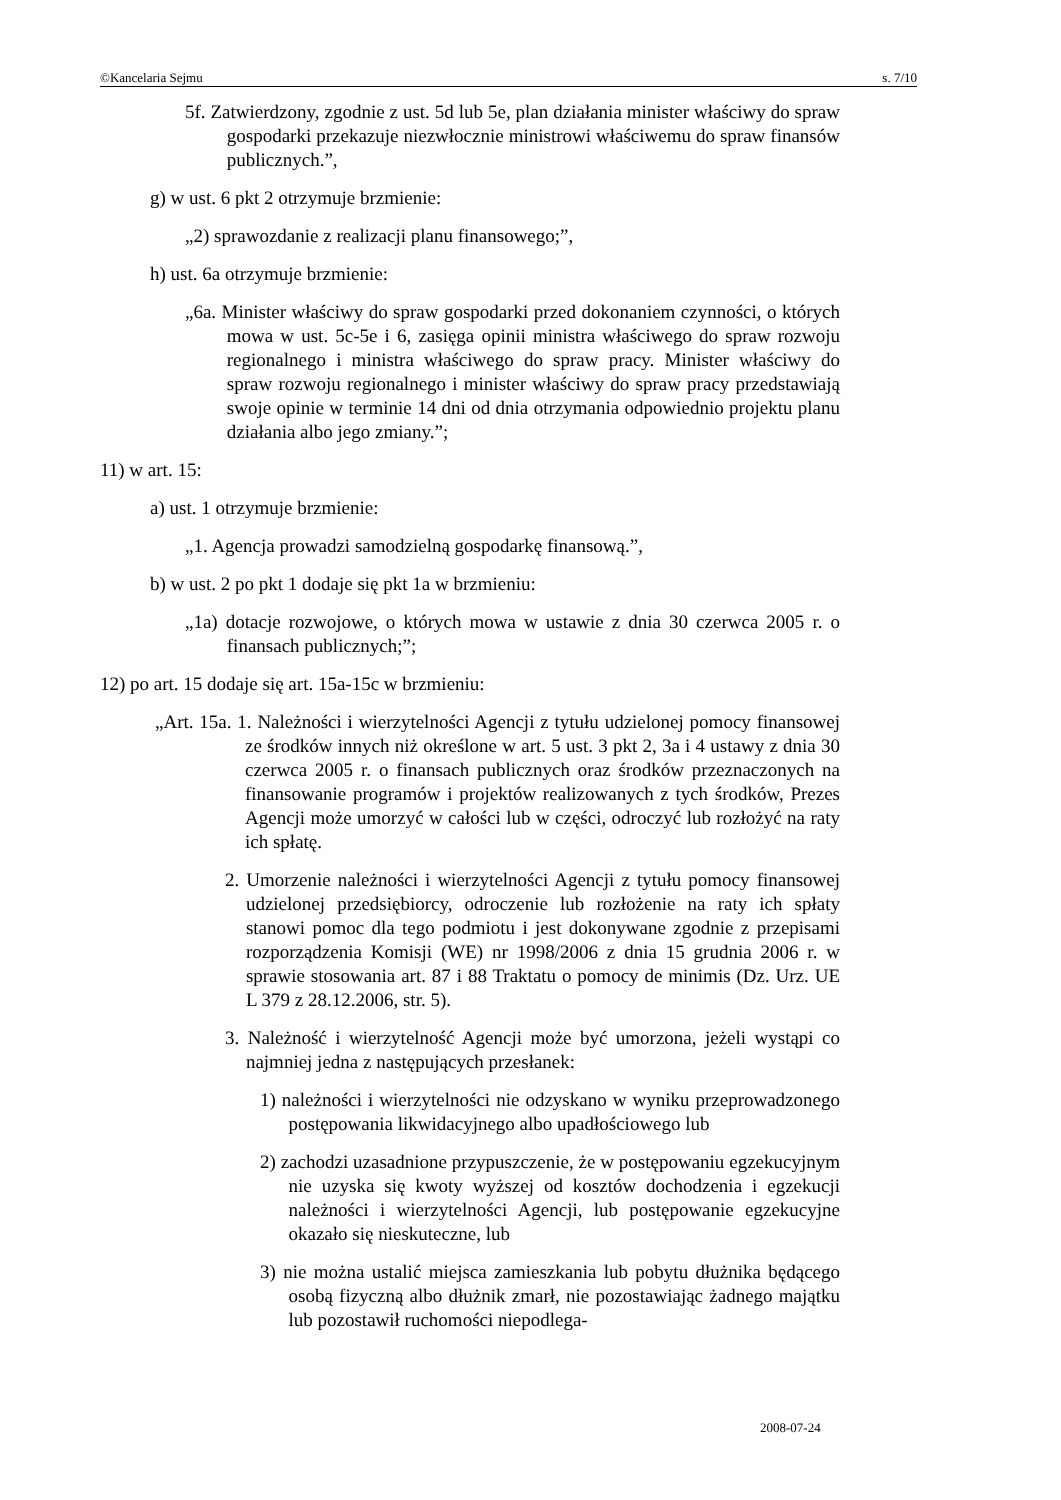©Kancelaria Sejmu s. 7/10
5f. Zatwierdzony, zgodnie z ust. 5d lub 5e, plan działania minister właściwy do spraw gospodarki przekazuje niezwłocznie ministrowi właściwemu do spraw finansów publicznych.”,
g) w ust. 6 pkt 2 otrzymuje brzmienie:
„2) sprawozdanie z realizacji planu finansowego;”,
h) ust. 6a otrzymuje brzmienie:
„6a. Minister właściwy do spraw gospodarki przed dokonaniem czynności, o których mowa w ust. 5c-5e i 6, zasięga opinii ministra właściwego do spraw rozwoju regionalnego i ministra właściwego do spraw pracy. Minister właściwy do spraw rozwoju regionalnego i minister właściwy do spraw pracy przedstawiają swoje opinie w terminie 14 dni od dnia otrzymania odpowiednio projektu planu działania albo jego zmiany.”;
11) w art. 15:
a) ust. 1 otrzymuje brzmienie:
„1. Agencja prowadzi samodzielną gospodarkę finansową.”,
b) w ust. 2 po pkt 1 dodaje się pkt 1a w brzmieniu:
„1a) dotacje rozwojowe, o których mowa w ustawie z dnia 30 czerwca 2005 r. o finansach publicznych;”;
12) po art. 15 dodaje się art. 15a-15c w brzmieniu:
„Art. 15a. 1. Należności i wierzytelności Agencji z tytułu udzielonej pomocy finansowej ze środków innych niż określone w art. 5 ust. 3 pkt 2, 3a i 4 ustawy z dnia 30 czerwca 2005 r. o finansach publicznych oraz środków przeznaczonych na finansowanie programów i projektów realizowanych z tych środków, Prezes Agencji może umorzyć w całości lub w części, odroczyć lub rozłożyć na raty ich spłatę.
2. Umorzenie należności i wierzytelności Agencji z tytułu pomocy finansowej udzielonej przedsiębiorcy, odroczenie lub rozłożenie na raty ich spłaty stanowi pomoc dla tego podmiotu i jest dokonywane zgodnie z przepisami rozporządzenia Komisji (WE) nr 1998/2006 z dnia 15 grudnia 2006 r. w sprawie stosowania art. 87 i 88 Traktatu o pomocy de minimis (Dz. Urz. UE L 379 z 28.12.2006, str. 5).
3. Należność i wierzytelność Agencji może być umorzona, jeżeli wystąpi co najmniej jedna z następujących przesłanek:
1) należności i wierzytelności nie odzyskano w wyniku przeprowadzonego postępowania likwidacyjnego albo upadłościowego lub
2) zachodzi uzasadnione przypuszczenie, że w postępowaniu egzekucyjnym nie uzyska się kwoty wyższej od kosztów dochodzenia i egzekucji należności i wierzytelności Agencji, lub postępowanie egzekucyjne okazało się nieskuteczne, lub
3) nie można ustalić miejsca zamieszkania lub pobytu dłużnika będącego osobą fizyczną albo dłużnik zmarł, nie pozostawiając żadnego majątku lub pozostawił ruchomości niepodlega-
2008-07-24